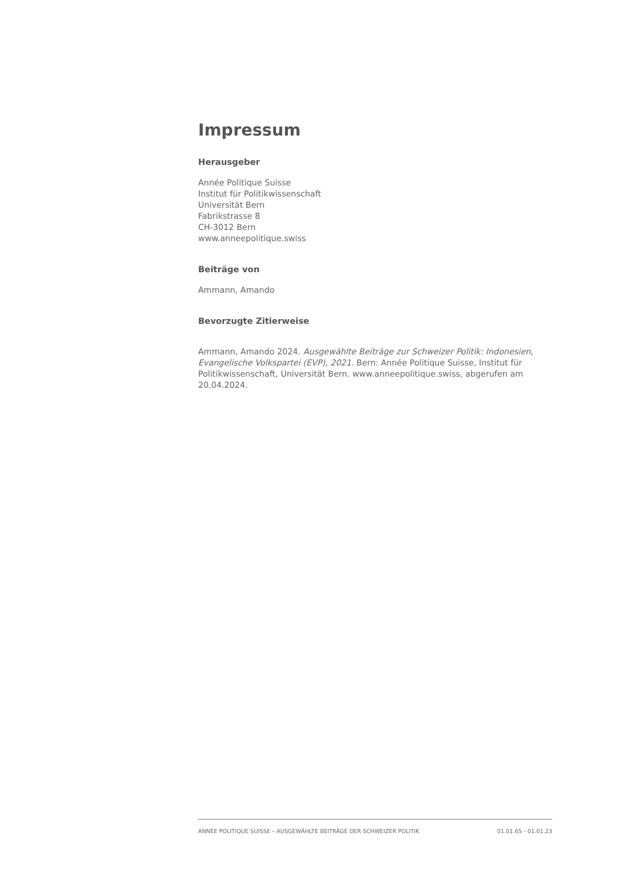Impressum
Herausgeber
Année Politique Suisse
Institut für Politikwissenschaft
Universität Bern
Fabrikstrasse 8
CH-3012 Bern
www.anneepolitique.swiss
Beiträge von
Ammann, Amando
Bevorzugte Zitierweise
Ammann, Amando 2024. Ausgewählte Beiträge zur Schweizer Politik: Indonesien, Evangelische Volkspartei (EVP), 2021. Bern: Année Politique Suisse, Institut für Politikwissenschaft, Universität Bern. www.anneepolitique.swiss, abgerufen am 20.04.2024.
ANNÉE POLITIQUE SUISSE – AUSGEWÄHLTE BEITRÄGE DER SCHWEIZER POLITIK 01.01.65 - 01.01.23